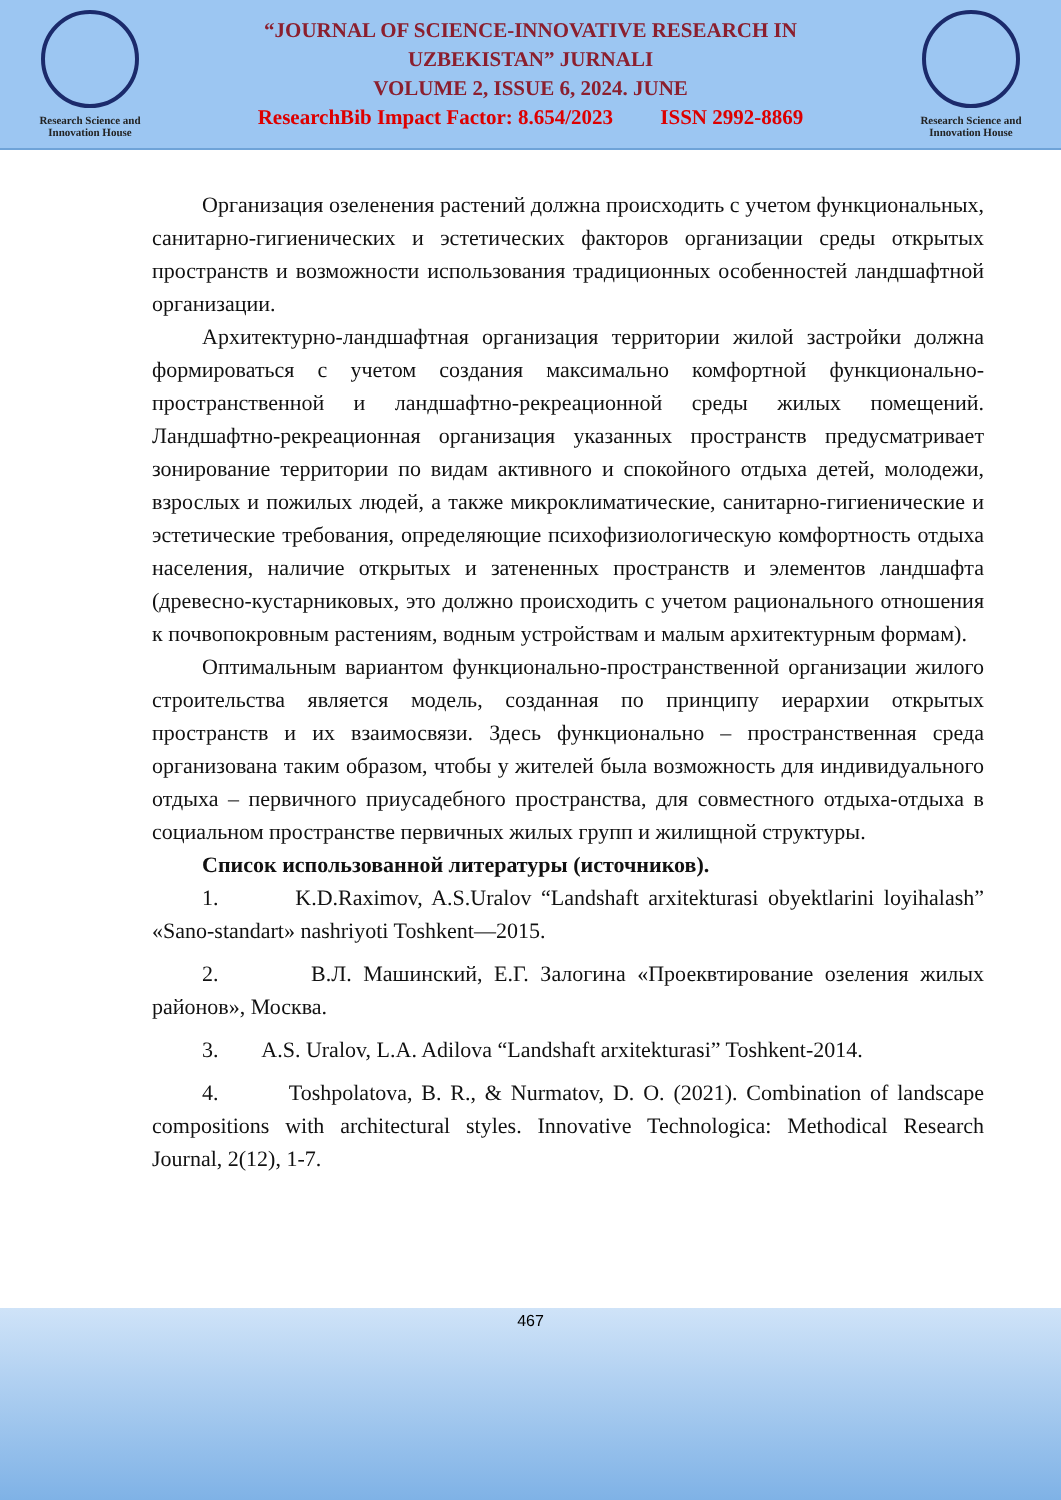Research Science and Innovation House
“JOURNAL OF SCIENCE-INNOVATIVE RESEARCH IN
UZBEKISTAN” JURNALI
VOLUME 2, ISSUE 6, 2024. JUNE
ResearchBib Impact Factor: 8.654/2023 ISSN 2992-8869
Research Science and Innovation House
Организация озеленения растений должна происходить с учетом функциональных, санитарно-гигиенических и эстетических факторов организации среды открытых пространств и возможности использования традиционных особенностей ландшафтной организации.
Архитектурно-ландшафтная организация территории жилой застройки должна формироваться с учетом создания максимально комфортной функционально-пространственной и ландшафтно-рекреационной среды жилых помещений. Ландшафтно-рекреационная организация указанных пространств предусматривает зонирование территории по видам активного и спокойного отдыха детей, молодежи, взрослых и пожилых людей, а также микроклиматические, санитарно-гигиенические и эстетические требования, определяющие психофизиологическую комфортность отдыха населения, наличие открытых и затененных пространств и элементов ландшафта (древесно-кустарниковых, это должно происходить с учетом рационального отношения к почвопокровным растениям, водным устройствам и малым архитектурным формам).
Оптимальным вариантом функционально-пространственной организации жилого строительства является модель, созданная по принципу иерархии открытых пространств и их взаимосвязи. Здесь функционально – пространственная среда организована таким образом, чтобы у жителей была возможность для индивидуального отдыха – первичного приусадебного пространства, для совместного отдыха-отдыха в социальном пространстве первичных жилых групп и жилищной структуры.
Список использованной литературы (источников).
1. K.D.Raximov, A.S.Uralov “Landshaft arxitekturasi obyektlarini loyihalash” «Sano-standart» nashriyoti Toshkent—2015.
2. В.Л. Машинский, Е.Г. Залогина «Проеквтирование озеления жилых районов», Москва.
3. A.S. Uralov, L.A. Adilova “Landshaft arxitekturasi” Toshkent-2014.
4. Toshpolatova, B. R., & Nurmatov, D. O. (2021). Combination of landscape compositions with architectural styles. Innovative Technologica: Methodical Research Journal, 2(12), 1-7.
467